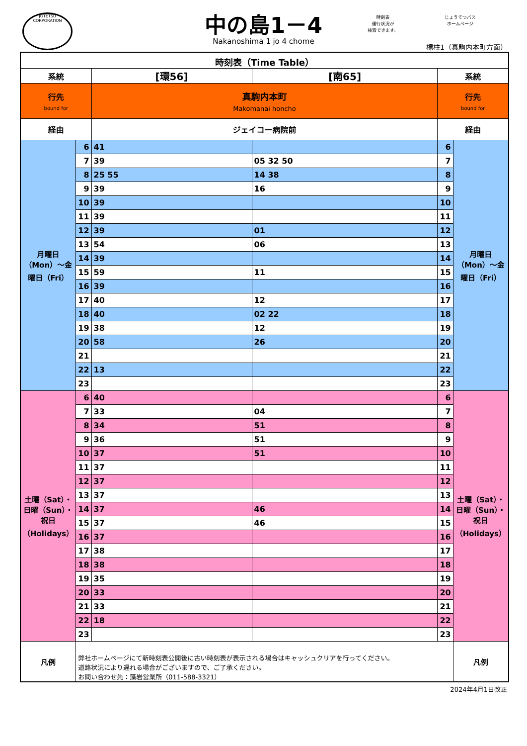JOTETSU CORPORATION
中の島1－4
Nakanoshima 1 jo 4 chome
時刻表
運行状況が
検索できます。
じょうてつバス
ホームページ
標柱1（真駒内本町方面）
| 時刻表（Time Table） | | | | | |
| --- | --- | --- | --- | --- | --- |
| 系統 | | [環56] | [南65] | 系統 | |
| 行先 bound for | | 真駒内本町 Makomanai honcho | | 行先 bound for | |
| 経由 | | ジェイコー病院前 | | 経由 | |
| 月曜日（Mon）〜金曜日（Fri） | 6 | 41 | | 6 | 月曜日（Mon）〜金曜日（Fri） |
| | 7 | 39 | 05 32 50 | 7 | |
| | 8 | 25 55 | 14 38 | 8 | |
| | 9 | 39 | 16 | 9 | |
| | 10 | 39 | | 10 | |
| | 11 | 39 | | 11 | |
| | 12 | 39 | 01 | 12 | |
| | 13 | 54 | 06 | 13 | |
| | 14 | 39 | | 14 | |
| | 15 | 59 | 11 | 15 | |
| | 16 | 39 | | 16 | |
| | 17 | 40 | 12 | 17 | |
| | 18 | 40 | 02 22 | 18 | |
| | 19 | 38 | 12 | 19 | |
| | 20 | 58 | 26 | 20 | |
| | 21 | | | 21 | |
| | 22 | 13 | | 22 | |
| | 23 | | | 23 | |
| 土曜（Sat）・日曜（Sun）・祝日（Holidays） | 6 | 40 | | 6 | 土曜（Sat）・日曜（Sun）・祝日（Holidays） |
| | 7 | 33 | 04 | 7 | |
| | 8 | 34 | 51 | 8 | |
| | 9 | 36 | 51 | 9 | |
| | 10 | 37 | 51 | 10 | |
| | 11 | 37 | | 11 | |
| | 12 | 37 | | 12 | |
| | 13 | 37 | | 13 | |
| | 14 | 37 | 46 | 14 | |
| | 15 | 37 | 46 | 15 | |
| | 16 | 37 | | 16 | |
| | 17 | 38 | | 17 | |
| | 18 | 38 | | 18 | |
| | 19 | 35 | | 19 | |
| | 20 | 33 | | 20 | |
| | 21 | 33 | | 21 | |
| | 22 | 18 | | 22 | |
| | 23 | | | 23 | |
| 凡例 | 弊社ホームページにて新時刻表公開後に古い時刻表が表示される場合はキャッシュクリアを行ってください。 道路状況により遅れる場合がございますので、ご了承ください。 お問い合わせ先：藻岩営業所（011-588-3321） | | | | 凡例 |
2024年4月1日改正